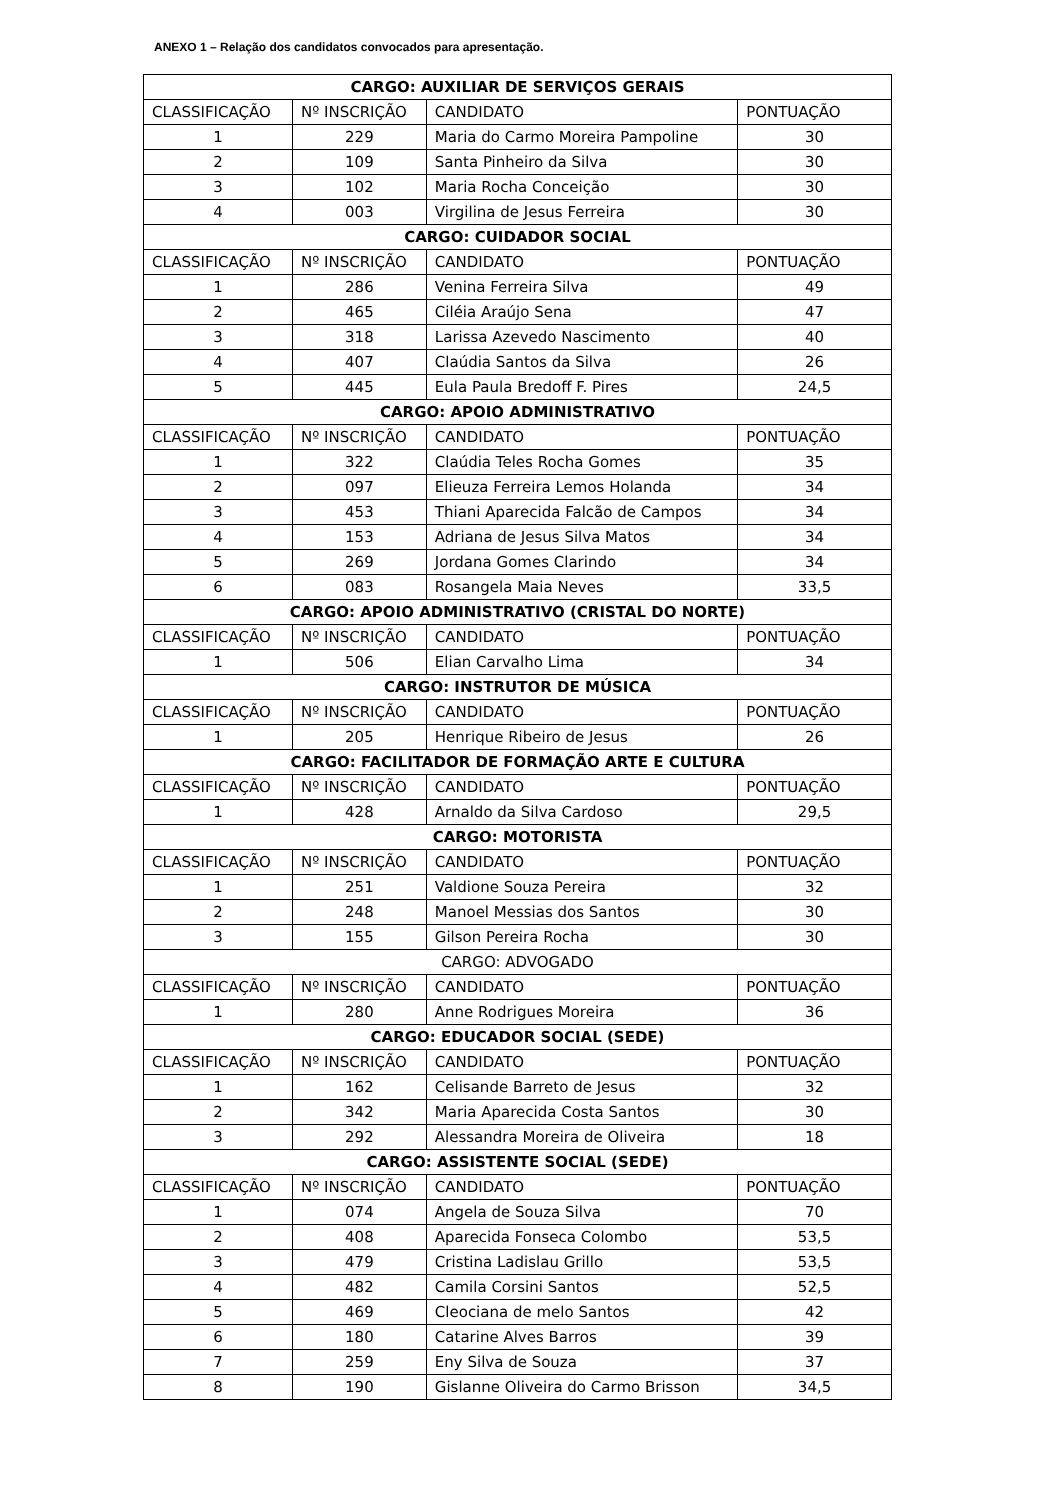ANEXO 1 – Relação dos candidatos convocados para apresentação.
| CARGO: AUXILIAR DE SERVIÇOS GERAIS | | | |
| CLASSIFICAÇÃO | Nº INSCRIÇÃO | CANDIDATO | PONTUAÇÃO |
| 1 | 229 | Maria do Carmo Moreira Pampoline | 30 |
| 2 | 109 | Santa Pinheiro da Silva | 30 |
| 3 | 102 | Maria Rocha Conceição | 30 |
| 4 | 003 | Virgilina de Jesus Ferreira | 30 |
| CARGO: CUIDADOR SOCIAL | | | |
| CLASSIFICAÇÃO | Nº INSCRIÇÃO | CANDIDATO | PONTUAÇÃO |
| 1 | 286 | Venina Ferreira Silva | 49 |
| 2 | 465 | Ciléia Araújo Sena | 47 |
| 3 | 318 | Larissa Azevedo Nascimento | 40 |
| 4 | 407 | Claúdia Santos da Silva | 26 |
| 5 | 445 | Eula Paula Bredoff F. Pires | 24,5 |
| CARGO: APOIO ADMINISTRATIVO | | | |
| CLASSIFICAÇÃO | Nº INSCRIÇÃO | CANDIDATO | PONTUAÇÃO |
| 1 | 322 | Claúdia Teles Rocha Gomes | 35 |
| 2 | 097 | Elieuza Ferreira Lemos Holanda | 34 |
| 3 | 453 | Thiani Aparecida Falcão de Campos | 34 |
| 4 | 153 | Adriana de Jesus Silva Matos | 34 |
| 5 | 269 | Jordana Gomes Clarindo | 34 |
| 6 | 083 | Rosangela Maia Neves | 33,5 |
| CARGO: APOIO ADMINISTRATIVO (CRISTAL DO NORTE) | | | |
| CLASSIFICAÇÃO | Nº INSCRIÇÃO | CANDIDATO | PONTUAÇÃO |
| 1 | 506 | Elian Carvalho Lima | 34 |
| CARGO: INSTRUTOR DE MÚSICA | | | |
| CLASSIFICAÇÃO | Nº INSCRIÇÃO | CANDIDATO | PONTUAÇÃO |
| 1 | 205 | Henrique Ribeiro de Jesus | 26 |
| CARGO: FACILITADOR DE FORMAÇÃO ARTE E CULTURA | | | |
| CLASSIFICAÇÃO | Nº INSCRIÇÃO | CANDIDATO | PONTUAÇÃO |
| 1 | 428 | Arnaldo da Silva Cardoso | 29,5 |
| CARGO: MOTORISTA | | | |
| CLASSIFICAÇÃO | Nº INSCRIÇÃO | CANDIDATO | PONTUAÇÃO |
| 1 | 251 | Valdione Souza Pereira | 32 |
| 2 | 248 | Manoel Messias dos Santos | 30 |
| 3 | 155 | Gilson Pereira Rocha | 30 |
| CARGO: ADVOGADO | | | |
| CLASSIFICAÇÃO | Nº INSCRIÇÃO | CANDIDATO | PONTUAÇÃO |
| 1 | 280 | Anne Rodrigues Moreira | 36 |
| CARGO: EDUCADOR SOCIAL (SEDE) | | | |
| CLASSIFICAÇÃO | Nº INSCRIÇÃO | CANDIDATO | PONTUAÇÃO |
| 1 | 162 | Celisande Barreto de Jesus | 32 |
| 2 | 342 | Maria Aparecida Costa Santos | 30 |
| 3 | 292 | Alessandra Moreira de Oliveira | 18 |
| CARGO: ASSISTENTE SOCIAL (SEDE) | | | |
| CLASSIFICAÇÃO | Nº INSCRIÇÃO | CANDIDATO | PONTUAÇÃO |
| 1 | 074 | Angela de Souza Silva | 70 |
| 2 | 408 | Aparecida Fonseca Colombo | 53,5 |
| 3 | 479 | Cristina Ladislau Grillo | 53,5 |
| 4 | 482 | Camila Corsini Santos | 52,5 |
| 5 | 469 | Cleociana de melo Santos | 42 |
| 6 | 180 | Catarine Alves Barros | 39 |
| 7 | 259 | Eny Silva de Souza | 37 |
| 8 | 190 | Gislanne Oliveira do Carmo Brisson | 34,5 |